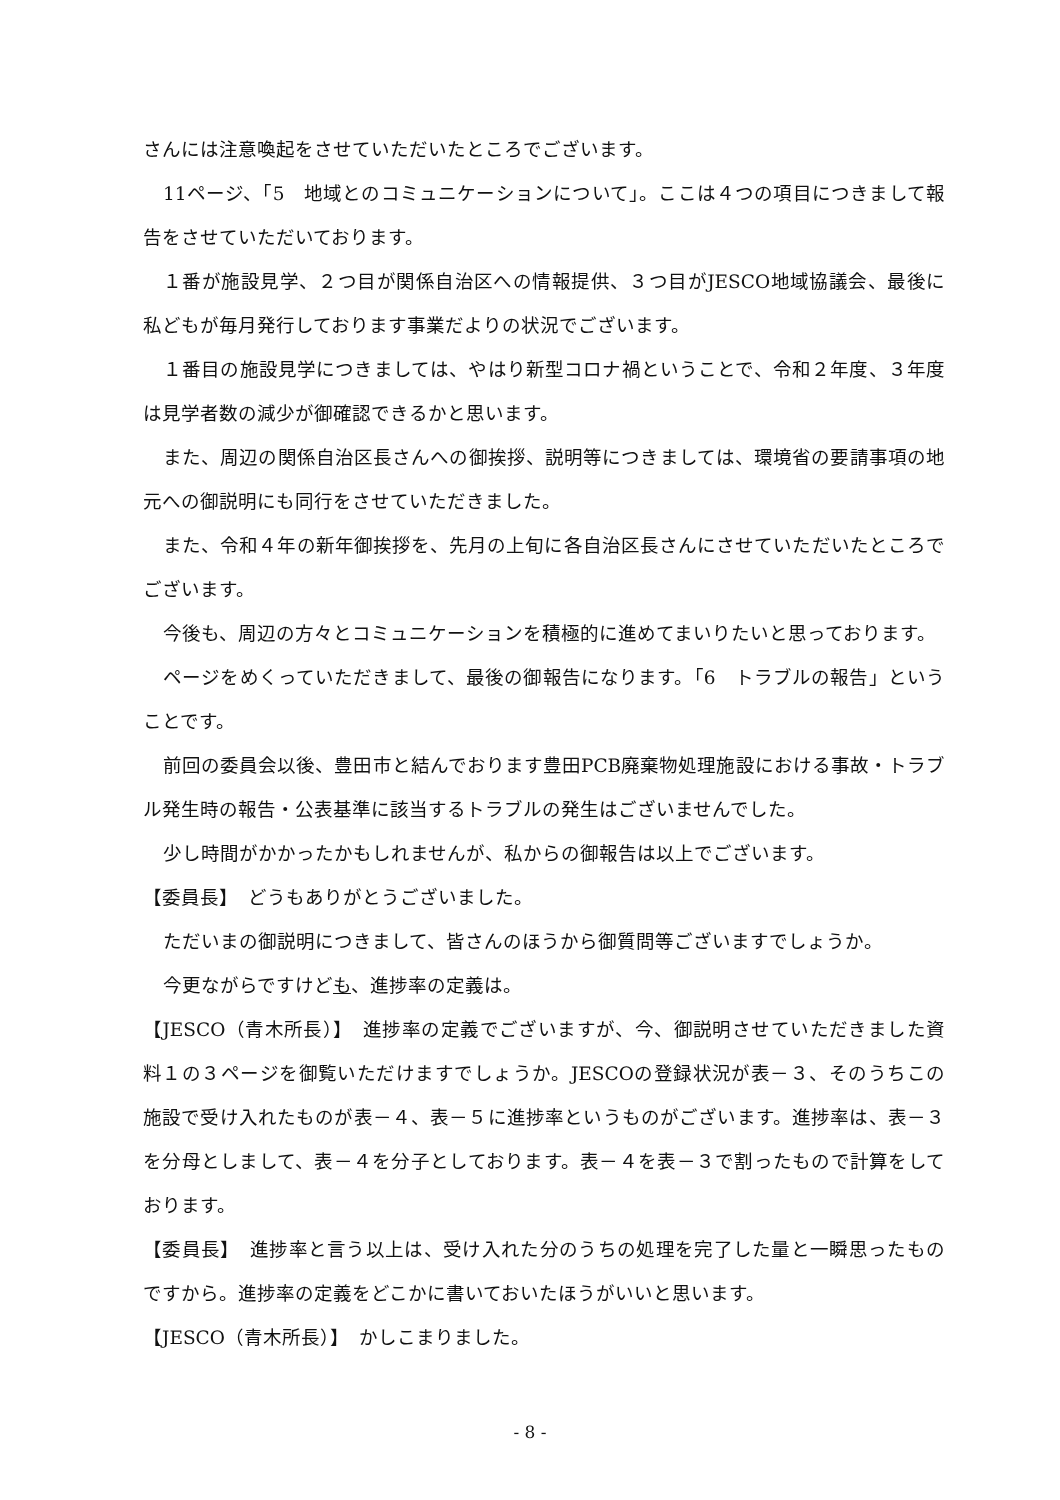さんには注意喚起をさせていただいたところでございます。
11ページ、「5　地域とのコミュニケーションについて」。ここは４つの項目につきまして報告をさせていただいております。
１番が施設見学、２つ目が関係自治区への情報提供、３つ目がJESCO地域協議会、最後に私どもが毎月発行しております事業だよりの状況でございます。
１番目の施設見学につきましては、やはり新型コロナ禍ということで、令和２年度、３年度は見学者数の減少が御確認できるかと思います。
また、周辺の関係自治区長さんへの御挨拶、説明等につきましては、環境省の要請事項の地元への御説明にも同行をさせていただきました。
また、令和４年の新年御挨拶を、先月の上旬に各自治区長さんにさせていただいたところでございます。
今後も、周辺の方々とコミュニケーションを積極的に進めてまいりたいと思っております。
ページをめくっていただきまして、最後の御報告になります。「6　トラブルの報告」ということです。
前回の委員会以後、豊田市と結んでおります豊田PCB廃棄物処理施設における事故・トラブル発生時の報告・公表基準に該当するトラブルの発生はございませんでした。
少し時間がかかったかもしれませんが、私からの御報告は以上でございます。
【委員長】　どうもありがとうございました。
ただいまの御説明につきまして、皆さんのほうから御質問等ございますでしょうか。
今更ながらですけども、進捗率の定義は。
【JESCO（青木所長）】　進捗率の定義でございますが、今、御説明させていただきました資料１の３ページを御覧いただけますでしょうか。JESCOの登録状況が表－３、そのうちこの施設で受け入れたものが表－４、表－５に進捗率というものがございます。進捗率は、表－３を分母としまして、表－４を分子としております。表－４を表－３で割ったもので計算をしております。
【委員長】　進捗率と言う以上は、受け入れた分のうちの処理を完了した量と一瞬思ったものですから。進捗率の定義をどこかに書いておいたほうがいいと思います。
【JESCO（青木所長）】　かしこまりました。
- 8 -